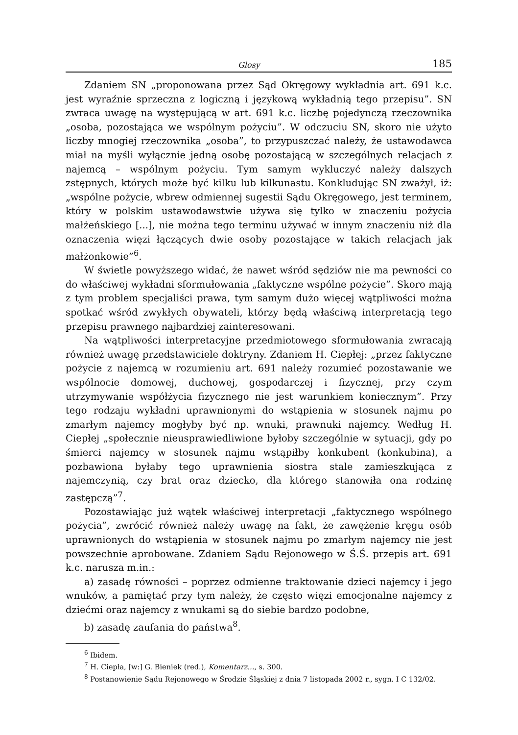Glosy 185
Zdaniem SN „proponowana przez Sąd Okręgowy wykładnia art. 691 k.c. jest wyraźnie sprzeczna z logiczną i językową wykładnią tego przepisu”. SN zwraca uwagę na występującą w art. 691 k.c. liczbę pojedynczą rzeczownika „osoba, pozostająca we wspólnym pożyciu”. W odczuciu SN, skoro nie użyto liczby mnogiej rzeczownika „osoba”, to przypuszczać należy, że ustawodawca miał na myśli wyłącznie jedną osobę pozostającą w szczególnych relacjach z najemcą – wspólnym pożyciu. Tym samym wykluczyć należy dalszych zstępnych, których może być kilku lub kilkunastu. Konkludując SN zważył, iż: „wspólne pożycie, wbrew odmiennej sugestii Sądu Okręgowego, jest terminem, który w polskim ustawodawstwie używa się tylko w znaczeniu pożycia małżeńskiego [...], nie można tego terminu używać w innym znaczeniu niż dla oznaczenia więzi łączących dwie osoby pozostające w takich relacjach jak małżonkowie”<sup>6</sup>.
W świetle powyższego widać, że nawet wśród sędziów nie ma pewności co do właściwej wykładni sformułowania „faktyczne wspólne pożycie”. Skoro mają z tym problem specjaliści prawa, tym samym dużo więcej wątpliwości można spotkać wśród zwykłych obywateli, którzy będą właściwą interpretacją tego przepisu prawnego najbardziej zainteresowani.
Na wątpliwości interpretacyjne przedmiotowego sformułowania zwracają również uwagę przedstawiciele doktryny. Zdaniem H. Ciepłej: „przez faktyczne pożycie z najemcą w rozumieniu art. 691 należy rozumieć pozostawanie we wspólnocie domowej, duchowej, gospodarczej i fizycznej, przy czym utrzymywanie współżycia fizycznego nie jest warunkiem koniecznym”. Przy tego rodzaju wykładni uprawnionymi do wstąpienia w stosunek najmu po zmarłym najemcy mogłyby być np. wnuki, prawnuki najemcy. Według H. Ciepłej „społecznie nieusprawiedliwione byłoby szczególnie w sytuacji, gdy po śmierci najemcy w stosunek najmu wstąpiłby konkubent (konkubina), a pozbawiona byłaby tego uprawnienia siostra stale zamieszkująca z najemczynią, czy brat oraz dziecko, dla którego stanowiła ona rodzinę zastępczą”<sup>7</sup>.
Pozostawiając już wątek właściwej interpretacji „faktycznego wspólnego pożycia”, zwrócić również należy uwagę na fakt, że zawężenie kręgu osób uprawnionych do wstąpienia w stosunek najmu po zmarłym najemcy nie jest powszechnie aprobowane. Zdaniem Sądu Rejonowego w Ś.Ś. przepis art. 691 k.c. narusza m.in.:
a) zasadę równości – poprzez odmienne traktowanie dzieci najemcy i jego wnuków, a pamiętać przy tym należy, że często więzi emocjonalne najemcy z dziećmi oraz najemcy z wnukami są do siebie bardzo podobne,
b) zasadę zaufania do państwa<sup>8</sup>.
<sup>6</sup> Ibidem.
<sup>7</sup> H. Ciepła, [w:] G. Bieniek (red.), Komentarz..., s. 300.
<sup>8</sup> Postanowienie Sądu Rejonowego w Środzie Śląskiej z dnia 7 listopada 2002 r., sygn. I C 132/02.